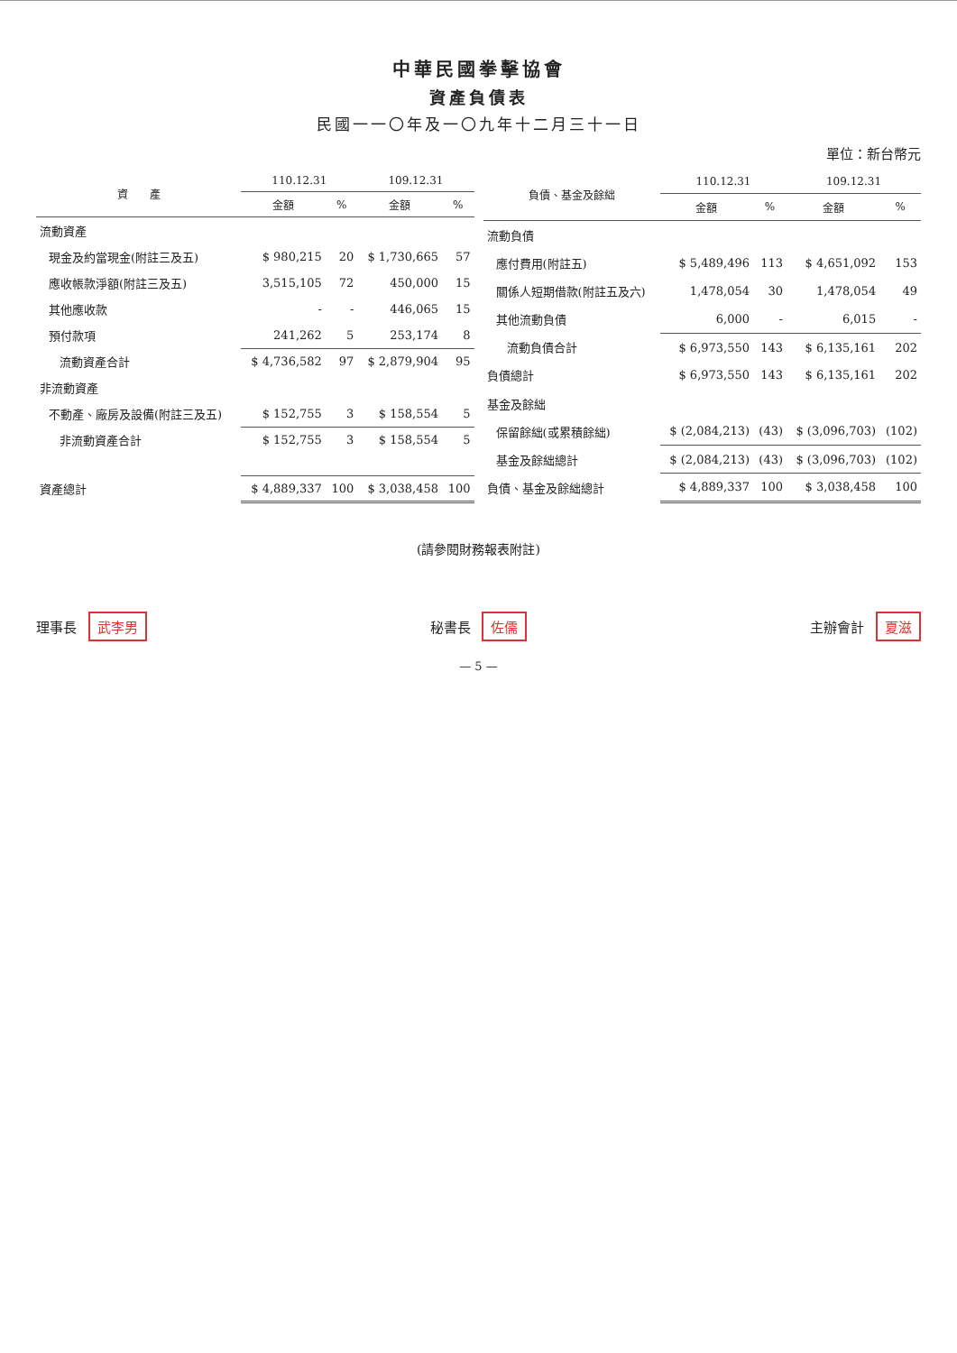中華民國拳擊協會
資產負債表
民國一一〇年及一〇九年十二月三十一日
單位：新台幣元
| 資 產 | 110.12.31 | | 109.12.31 | |
| --- | --- | --- | --- | --- |
| | 金額 | % | 金額 | % |
| 流動資產 | | | | |
| 現金及約當現金(附註三及五) | $ 980,215 | 20 | $ 1,730,665 | 57 |
| 應收帳款淨額(附註三及五) | 3,515,105 | 72 | 450,000 | 15 |
| 其他應收款 | - | - | 446,065 | 15 |
| 預付款項 | 241,262 | 5 | 253,174 | 8 |
| 流動資產合計 | $ 4,736,582 | 97 | $ 2,879,904 | 95 |
| 非流動資產 | | | | |
| 不動產、廠房及設備(附註三及五) | $ 152,755 | 3 | $ 158,554 | 5 |
| 非流動資產合計 | $ 152,755 | 3 | $ 158,554 | 5 |
| 資產總計 | $ 4,889,337 | 100 | $ 3,038,458 | 100 |
| 負債、基金及餘絀 | 110.12.31 | | 109.12.31 | |
| --- | --- | --- | --- | --- |
| | 金額 | % | 金額 | % |
| 流動負債 | | | | |
| 應付費用(附註五) | $ 5,489,496 | 113 | $ 4,651,092 | 153 |
| 關係人短期借款(附註五及六) | 1,478,054 | 30 | 1,478,054 | 49 |
| 其他流動負債 | 6,000 | - | 6,015 | - |
| 流動負債合計 | $ 6,973,550 | 143 | $ 6,135,161 | 202 |
| 負債總計 | $ 6,973,550 | 143 | $ 6,135,161 | 202 |
| 基金及餘絀 | | | | |
| 保留餘絀(或累積餘絀) | $ (2,084,213) | (43) | $ (3,096,703) | (102) |
| 基金及餘絀總計 | $ (2,084,213) | (43) | $ (3,096,703) | (102) |
| 負債、基金及餘絀總計 | $ 4,889,337 | 100 | $ 3,038,458 | 100 |
(請參閱財務報表附註)
理事長 武李男
秘書長 佐儒
主辦會計 夏滋
— 5 —